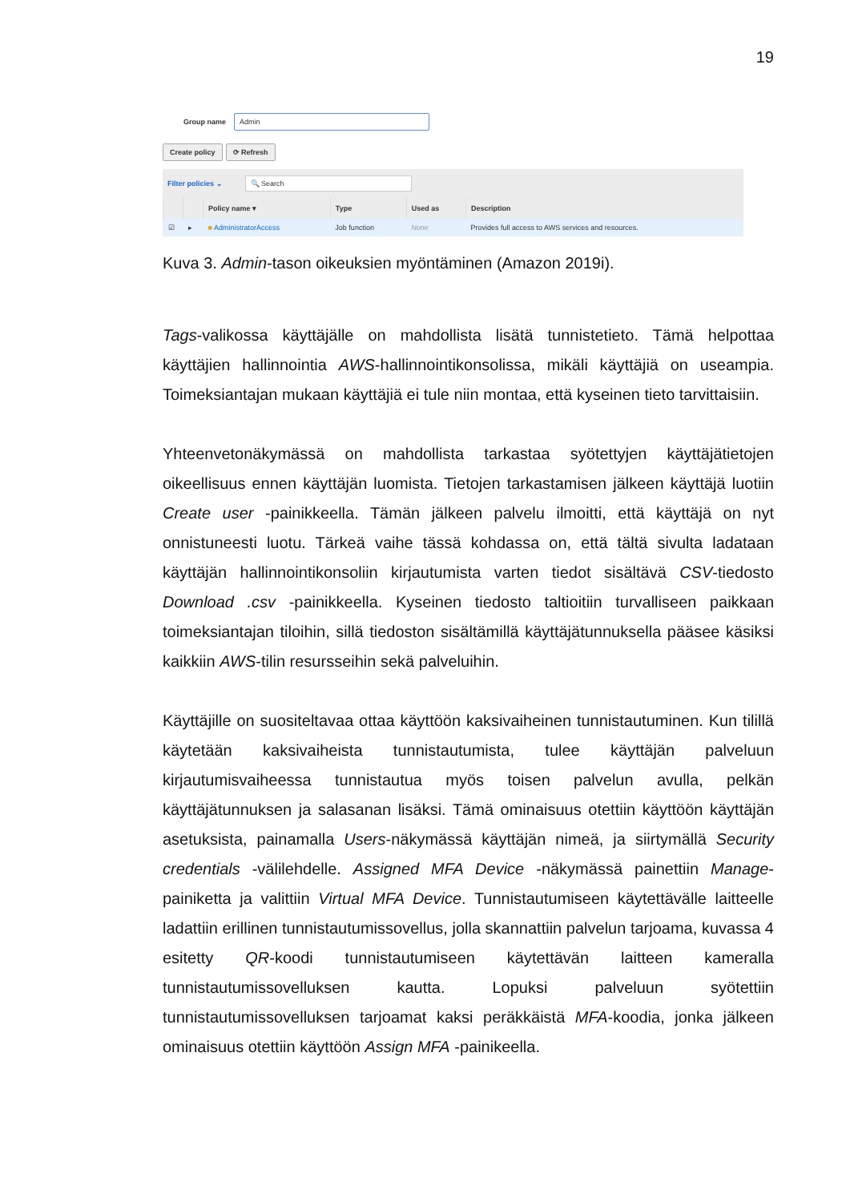19
Group name
Admin
Create policy ⟳ Refresh
Filter policies ⌄ 🔍 Search
| | | Policy name ▾ | Type | Used as | Description |
| --- | --- | --- | --- | --- | --- |
| ☑ | ▸ | ■ AdministratorAccess | Job function | None | Provides full access to AWS services and resources. |
Kuva 3. Admin-tason oikeuksien myöntäminen (Amazon 2019i).
Tags-valikossa käyttäjälle on mahdollista lisätä tunnistetieto. Tämä helpottaa käyttäjien hallinnointia AWS-hallinnointikonsolissa, mikäli käyttäjiä on useampia. Toimeksiantajan mukaan käyttäjiä ei tule niin montaa, että kyseinen tieto tarvittaisiin.
Yhteenvetonäkymässä on mahdollista tarkastaa syötettyjen käyttäjätietojen oikeellisuus ennen käyttäjän luomista. Tietojen tarkastamisen jälkeen käyttäjä luotiin Create user -painikkeella. Tämän jälkeen palvelu ilmoitti, että käyttäjä on nyt onnistuneesti luotu. Tärkeä vaihe tässä kohdassa on, että tältä sivulta ladataan käyttäjän hallinnointikonsoliin kirjautumista varten tiedot sisältävä CSV-tiedosto Download .csv -painikkeella. Kyseinen tiedosto taltioitiin turvalliseen paikkaan toimeksiantajan tiloihin, sillä tiedoston sisältämillä käyttäjätunnuksella pääsee käsiksi kaikkiin AWS-tilin resursseihin sekä palveluihin.
Käyttäjille on suositeltavaa ottaa käyttöön kaksivaiheinen tunnistautuminen. Kun tilillä käytetään kaksivaiheista tunnistautumista, tulee käyttäjän palveluun kirjautumisvaiheessa tunnistautua myös toisen palvelun avulla, pelkän käyttäjätunnuksen ja salasanan lisäksi. Tämä ominaisuus otettiin käyttöön käyttäjän asetuksista, painamalla Users-näkymässä käyttäjän nimeä, ja siirtymällä Security credentials -välilehdelle. Assigned MFA Device -näkymässä painettiin Manage-painiketta ja valittiin Virtual MFA Device. Tunnistautumiseen käytettävälle laitteelle ladattiin erillinen tunnistautumissovellus, jolla skannattiin palvelun tarjoama, kuvassa 4 esitetty QR-koodi tunnistautumiseen käytettävän laitteen kameralla tunnistautumissovelluksen kautta. Lopuksi palveluun syötettiin tunnistautumissovelluksen tarjoamat kaksi peräkkäistä MFA-koodia, jonka jälkeen ominaisuus otettiin käyttöön Assign MFA -painikeella.